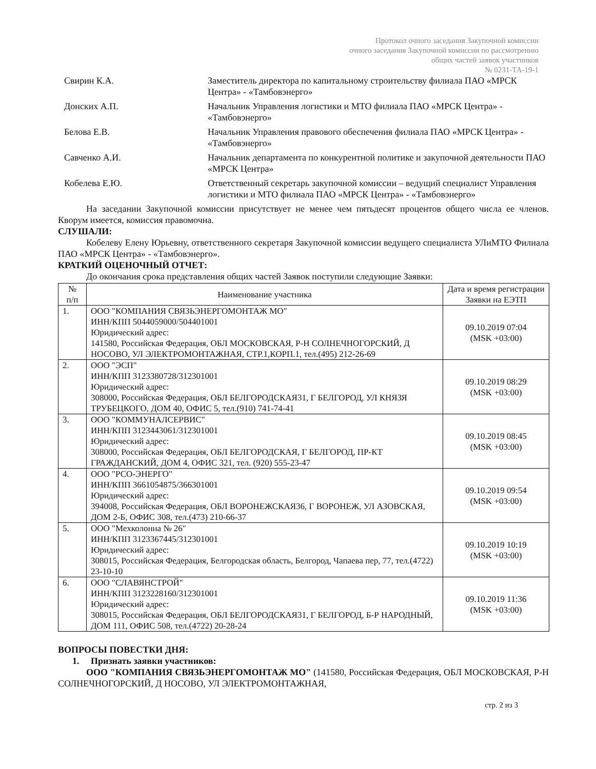Протокол очного заседания Закупочной комиссии
очного заседания Закупочной комиссии по рассмотрению
общих частей заявок участников
№ 0231-ТА-19-1
Свирин К.А. Заместитель директора по капитальному строительству филиала ПАО «МРСК Центра» - «Тамбовэнерго»
Донских А.П. Начальник Управления логистики и МТО филиала ПАО «МРСК Центра» - «Тамбовэнерго»
Белова Е.В. Начальник Управления правового обеспечения филиала ПАО «МРСК Центра» - «Тамбовэнерго»
Савченко А.И. Начальник департамента по конкурентной политике и закупочной деятельности ПАО «МРСК Центра»
Кобелева Е.Ю. Ответственный секретарь закупочной комиссии – ведущий специалист Управления логистики и МТО филиала ПАО «МРСК Центра» - «Тамбовэнерго»
На заседании Закупочной комиссии присутствует не менее чем пятьдесят процентов общего числа ее членов. Кворум имеется, комиссия правомочна.
СЛУШАЛИ:
Кобелеву Елену Юрьевну, ответственного секретаря Закупочной комиссии ведущего специалиста УЛиМТО Филиала ПАО «МРСК Центра» - «Тамбовэнерго».
КРАТКИЙ ОЦЕНОЧНЫЙ ОТЧЕТ:
До окончания срока представления общих частей Заявок поступили следующие Заявки:
| № п/п | Наименование участника | Дата и время регистрации Заявки на ЕЭТП |
| --- | --- | --- |
| 1. | ООО "КОМПАНИЯ СВЯЗЬЭНЕРГОМОНТАЖ МО" ИНН/КПП 5044059000/504401001 Юридический адрес: 141580, Российская Федерация, ОБЛ МОСКОВСКАЯ, Р-Н СОЛНЕЧНОГОРСКИЙ, Д НОСОВО, УЛ ЭЛЕКТРОМОНТАЖНАЯ, СТР.1,КОРП.1, тел.(495) 212-26-69 | 09.10.2019 07:04 (MSK +03:00) |
| 2. | ООО "ЭСП" ИНН/КПП 3123380728/312301001 Юридический адрес: 308000, Российская Федерация, ОБЛ БЕЛГОРОДСКАЯ31, Г БЕЛГОРОД, УЛ КНЯЗЯ ТРУБЕЦКОГО, ДОМ 40, ОФИС 5, тел.(910) 741-74-41 | 09.10.2019 08:29 (MSK +03:00) |
| 3. | ООО "КОММУНАЛСЕРВИС" ИНН/КПП 3123443061/312301001 Юридический адрес: 308000, Российская Федерация, ОБЛ БЕЛГОРОДСКАЯ, Г БЕЛГОРОД, ПР-КТ ГРАЖДАНСКИЙ, ДОМ 4, ОФИС 321, тел. (920) 555-23-47 | 09.10.2019 08:45 (MSK +03:00) |
| 4. | ООО "РСО-ЭНЕРГО" ИНН/КПП 3661054875/366301001 Юридический адрес: 394008, Российская Федерация, ОБЛ ВОРОНЕЖСКАЯ36, Г ВОРОНЕЖ, УЛ АЗОВСКАЯ, ДОМ 2-Б, ОФИС 308, тел.(473) 210-66-37 | 09.10.2019 09:54 (MSK +03:00) |
| 5. | ООО "Мехколонна № 26" ИНН/КПП 3123367445/312301001 Юридический адрес: 308015, Российская Федерация, Белгородская область, Белгород, Чапаева пер, 77, тел.(4722) 23-10-10 | 09.10.2019 10:19 (MSK +03:00) |
| 6. | ООО "СЛАВЯНСТРОЙ" ИНН/КПП 3123228160/312301001 Юридический адрес: 308015, Российская Федерация, ОБЛ БЕЛГОРОДСКАЯ31, Г БЕЛГОРОД, Б-Р НАРОДНЫЙ, ДОМ 111, ОФИС 508, тел.(4722) 20-28-24 | 09.10.2019 11:36 (MSK +03:00) |
ВОПРОСЫ ПОВЕСТКИ ДНЯ:
1. Признать заявки участников:
ООО "КОМПАНИЯ СВЯЗЬЭНЕРГОМОНТАЖ МО" (141580, Российская Федерация, ОБЛ МОСКОВСКАЯ, Р-Н СОЛНЕЧНОГОРСКИЙ, Д НОСОВО, УЛ ЭЛЕКТРОМОНТАЖНАЯ,
стр. 2 из 3